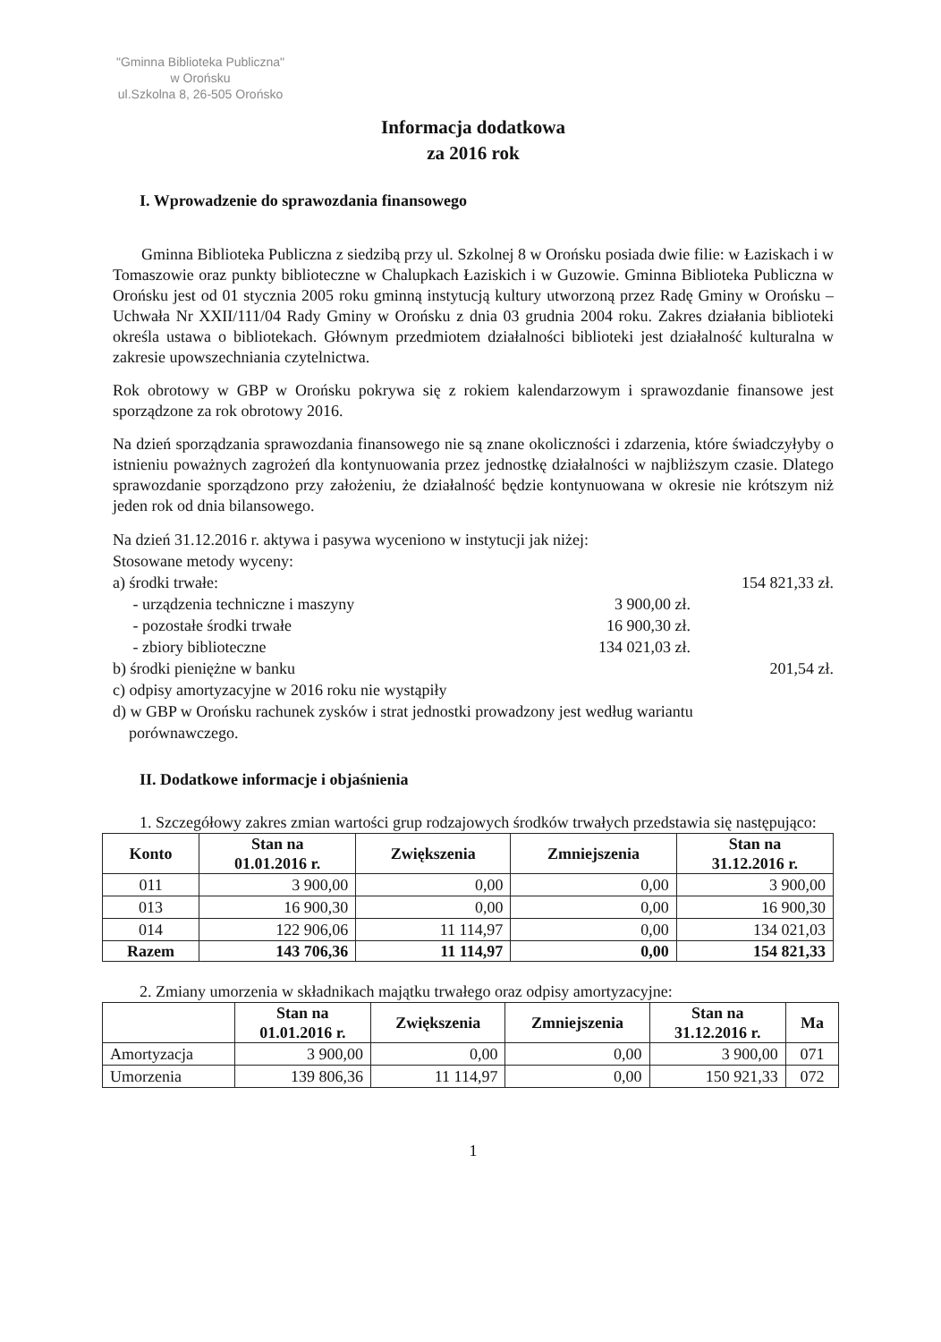"Gminna Biblioteka Publiczna"
w Orońsku
ul.Szkolna 8, 26-505 Orońsko
Informacja dodatkowa
za 2016 rok
I. Wprowadzenie do sprawozdania finansowego
Gminna Biblioteka Publiczna z siedzibą przy ul. Szkolnej 8 w Orońsku posiada dwie filie: w Łaziskach i w Tomaszowie oraz punkty biblioteczne w Chalupkach Łaziskich i w Guzowie. Gminna Biblioteka Publiczna w Orońsku jest od 01 stycznia 2005 roku gminną instytucją kultury utworzoną przez Radę Gminy w Orońsku – Uchwała Nr XXII/111/04 Rady Gminy w Orońsku z dnia 03 grudnia 2004 roku. Zakres działania biblioteki określa ustawa o bibliotekach. Głównym przedmiotem działalności biblioteki jest działalność kulturalna w zakresie upowszechniania czytelnictwa.
Rok obrotowy w GBP w Orońsku pokrywa się z rokiem kalendarzowym i sprawozdanie finansowe jest sporządzone za rok obrotowy 2016.
Na dzień sporządzania sprawozdania finansowego nie są znane okoliczności i zdarzenia, które świadczyłyby o istnieniu poważnych zagrożeń dla kontynuowania przez jednostkę działalności w najbliższym czasie. Dlatego sprawozdanie sporządzono przy założeniu, że działalność będzie kontynuowana w okresie nie krótszym niż jeden rok od dnia bilansowego.
Na dzień 31.12.2016 r. aktywa i pasywa wyceniono w instytucji jak niżej:
Stosowane metody wyceny:
a) środki trwałe: 154 821,33 zł.
- urządzenia techniczne i maszyny 3 900,00 zł.
- pozostałe środki trwałe 16 900,30 zł.
- zbiory biblioteczne 134 021,03 zł.
b) środki pieniężne w banku 201,54 zł.
c) odpisy amortyzacyjne w 2016 roku nie wystąpiły
d) w GBP w Orońsku rachunek zysków i strat jednostki prowadzony jest według wariantu
porównawczego.
II. Dodatkowe informacje i objaśnienia
1. Szczegółowy zakres zmian wartości grup rodzajowych środków trwałych przedstawia się następująco:
| Konto | Stan na 01.01.2016 r. | Zwiększenia | Zmniejszenia | Stan na 31.12.2016 r. |
| --- | --- | --- | --- | --- |
| 011 | 3 900,00 | 0,00 | 0,00 | 3 900,00 |
| 013 | 16 900,30 | 0,00 | 0,00 | 16 900,30 |
| 014 | 122 906,06 | 11 114,97 | 0,00 | 134 021,03 |
| Razem | 143 706,36 | 11 114,97 | 0,00 | 154 821,33 |
2. Zmiany umorzenia w składnikach majątku trwałego oraz odpisy amortyzacyjne:
| | Stan na 01.01.2016 r. | Zwiększenia | Zmniejszenia | Stan na 31.12.2016 r. | Ma |
| --- | --- | --- | --- | --- | --- |
| Amortyzacja | 3 900,00 | 0,00 | 0,00 | 3 900,00 | 071 |
| Umorzenia | 139 806,36 | 11 114,97 | 0,00 | 150 921,33 | 072 |
1